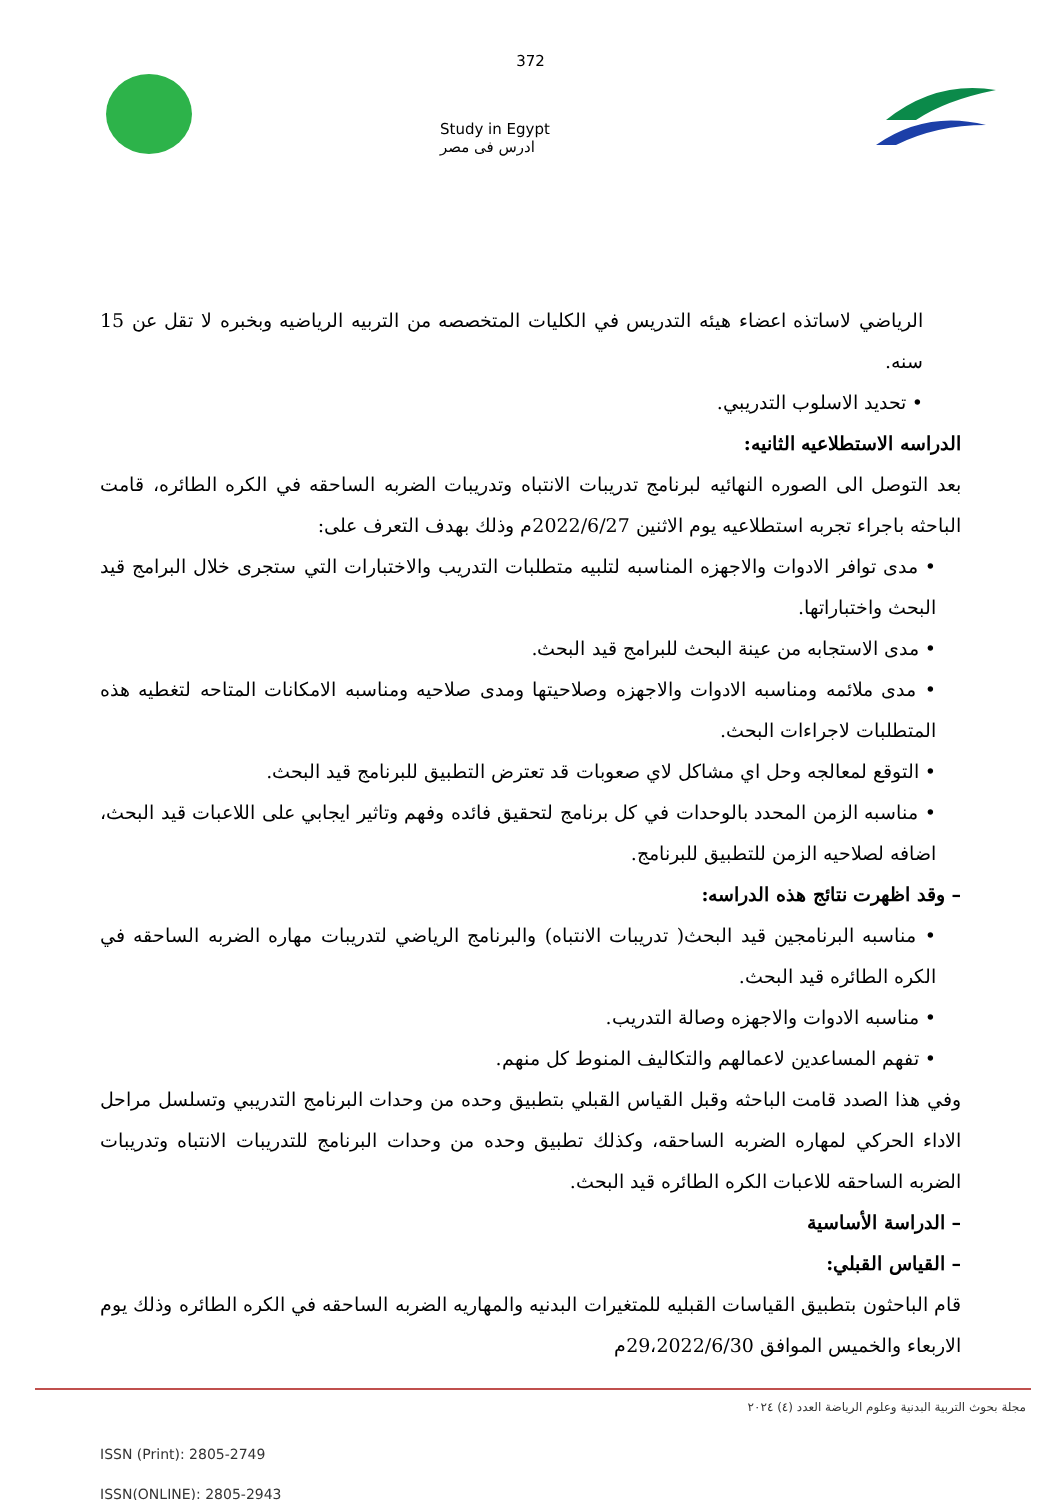372
Study in Egypt
ادرس فى مصر
الرياضي لاساتذه اعضاء هيئه التدريس في الكليات المتخصصه من التربيه الرياضيه وبخبره لا تقل عن 15 سنه.
• تحديد الاسلوب التدريبي.
الدراسه الاستطلاعيه الثانيه:
بعد التوصل الى الصوره النهائيه لبرنامج تدريبات الانتباه وتدريبات الضربه الساحقه في الكره الطائره، قامت الباحثه باجراء تجربه استطلاعيه يوم الاثنين 2022/6/27م وذلك بهدف التعرف على:
• مدى توافر الادوات والاجهزه المناسبه لتلبيه متطلبات التدريب والاختبارات التي ستجرى خلال البرامج قيد البحث واختباراتها.
• مدى الاستجابه من عينة البحث للبرامج قيد البحث.
• مدى ملائمه ومناسبه الادوات والاجهزه وصلاحيتها ومدى صلاحيه ومناسبه الامكانات المتاحه لتغطيه هذه المتطلبات لاجراءات البحث.
• التوقع لمعالجه وحل اي مشاكل لاي صعوبات قد تعترض التطبيق للبرنامج قيد البحث.
• مناسبه الزمن المحدد بالوحدات في كل برنامج لتحقيق فائده وفهم وتاثير ايجابي على اللاعبات قيد البحث، اضافه لصلاحيه الزمن للتطبيق للبرنامج.
– وقد اظهرت نتائج هذه الدراسه:
• مناسبه البرنامجين قيد البحث( تدريبات الانتباه) والبرنامج الرياضي لتدريبات مهاره الضربه الساحقه في الكره الطائره قيد البحث.
• مناسبه الادوات والاجهزه وصالة التدريب.
• تفهم المساعدين لاعمالهم والتكاليف المنوط كل منهم.
وفي هذا الصدد قامت الباحثه وقبل القياس القبلي بتطبيق وحده من وحدات البرنامج التدريبي وتسلسل مراحل الاداء الحركي لمهاره الضربه الساحقه، وكذلك تطبيق وحده من وحدات البرنامج للتدريبات الانتباه وتدريبات الضربه الساحقه للاعبات الكره الطائره قيد البحث.
– الدراسة الأساسية
– القياس القبلي:
قام الباحثون بتطبيق القياسات القبليه للمتغيرات البدنيه والمهاريه الضربه الساحقه في الكره الطائره وذلك يوم الاربعاء والخميس الموافق 29،2022/6/30م
مجلة بحوث التربية البدنية وعلوم الرياضة العدد (٤) ٢٠٢٤
ISSN (Print): 2805-2749
ISSN(ONLINE): 2805-2943